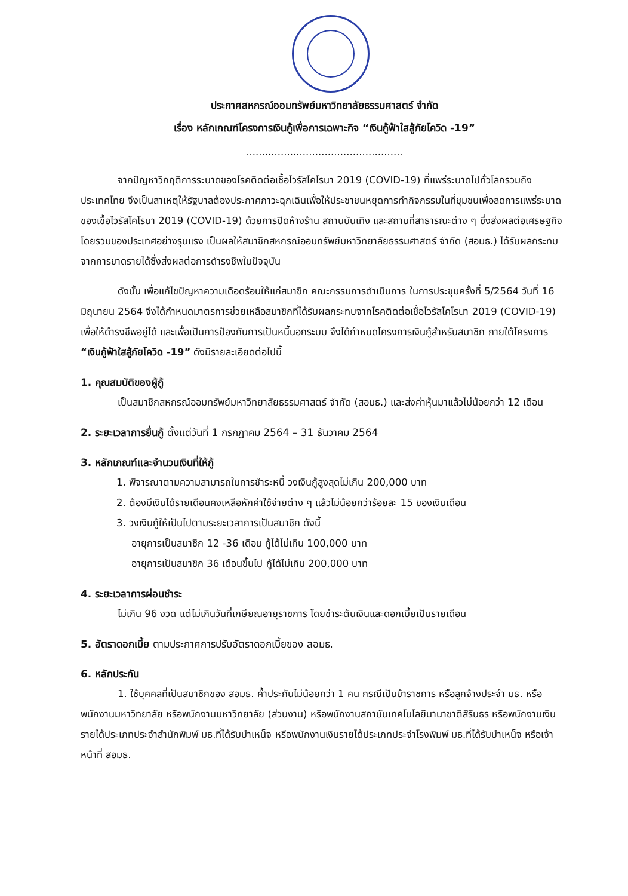ประกาศสหกรณ์ออมทรัพย์มหาวิทยาลัยธรรมศาสตร์ จำกัด
เรื่อง หลักเกณฑ์โครงการเงินกู้เพื่อการเฉพาะกิจ “เงินกู้ฟ้าใสสู้ภัยโควิด -19”
..................................................
จากปัญหาวิกฤติการระบาดของโรคติดต่อเชื้อไวรัสโคโรนา 2019 (COVID-19) ที่แพร่ระบาดไปทั่วโลกรวมถึงประเทศไทย จึงเป็นสาเหตุให้รัฐบาลต้องประกาศภาวะฉุกเฉินเพื่อให้ประชาชนหยุดการทำกิจกรรมในที่ชุมชนเพื่อลดการแพร่ระบาดของเชื้อไวรัสโคโรนา 2019 (COVID-19) ด้วยการปิดห้างร้าน สถานบันเทิง และสถานที่สาธารณะต่าง ๆ ซึ่งส่งผลต่อเศรษฐกิจโดยรวมของประเทศอย่างรุนแรง เป็นผลให้สมาชิกสหกรณ์ออมทรัพย์มหาวิทยาลัยธรรมศาสตร์ จำกัด (สอมธ.) ได้รับผลกระทบจากการขาดรายได้ซึ่งส่งผลต่อการดำรงชีพในปัจจุบัน
ดังนั้น เพื่อแก้ไขปัญหาความเดือดร้อนให้แก่สมาชิก คณะกรรมการดำเนินการ ในการประชุมครั้งที่ 5/2564 วันที่ 16 มิถุนายน 2564 จึงได้กำหนดมาตรการช่วยเหลือสมาชิกที่ได้รับผลกระทบจากโรคติดต่อเชื้อไวรัสโคโรนา 2019 (COVID-19) เพื่อให้ดำรงชีพอยู่ได้ และเพื่อเป็นการป้องกันการเป็นหนี้นอกระบบ จึงได้กำหนดโครงการเงินกู้สำหรับสมาชิก ภายใต้โครงการ “เงินกู้ฟ้าใสสู้ภัยโควิด -19” ดังมีรายละเอียดต่อไปนี้
1. คุณสมบัติของผู้กู้
เป็นสมาชิกสหกรณ์ออมทรัพย์มหาวิทยาลัยธรรมศาสตร์ จำกัด (สอมธ.) และส่งค่าหุ้นมาแล้วไม่น้อยกว่า 12 เดือน
2. ระยะเวลาการยื่นกู้ ตั้งแต่วันที่ 1 กรกฎาคม 2564 – 31 ธันวาคม 2564
3. หลักเกณฑ์และจำนวนเงินที่ให้กู้
1. พิจารณาตามความสามารถในการชำระหนี้ วงเงินกู้สูงสุดไม่เกิน 200,000 บาท
2. ต้องมีเงินได้รายเดือนคงเหลือหักค่าใช้จ่ายต่าง ๆ แล้วไม่น้อยกว่าร้อยละ 15 ของเงินเดือน
3. วงเงินกู้ให้เป็นไปตามระยะเวลาการเป็นสมาชิก ดังนี้
อายุการเป็นสมาชิก 12 -36 เดือน กู้ได้ไม่เกิน 100,000 บาท
อายุการเป็นสมาชิก 36 เดือนขึ้นไป กู้ได้ไม่เกิน 200,000 บาท
4. ระยะเวลาการผ่อนชำระ
ไม่เกิน 96 งวด แต่ไม่เกินวันที่เกษียณอายุราชการ โดยชำระต้นเงินและดอกเบี้ยเป็นรายเดือน
5. อัตราดอกเบี้ย ตามประกาศการปรับอัตราดอกเบี้ยของ สอมธ.
6. หลักประกัน
1. ใช้บุคคลที่เป็นสมาชิกของ สอมธ. ค้ำประกันไม่น้อยกว่า 1 คน กรณีเป็นข้าราชการ หรือลูกจ้างประจำ มธ. หรือพนักงานมหาวิทยาลัย หรือพนักงานมหาวิทยาลัย (ส่วนงาน) หรือพนักงานสถาบันเทคโนโลยีนานาชาติสิรินธร หรือพนักงานเงินรายได้ประเภทประจำสำนักพิมพ์ มธ.ที่ได้รับบำเหน็จ หรือพนักงานเงินรายได้ประเภทประจำโรงพิมพ์ มธ.ที่ได้รับบำเหน็จ หรือเจ้าหน้าที่ สอมธ.